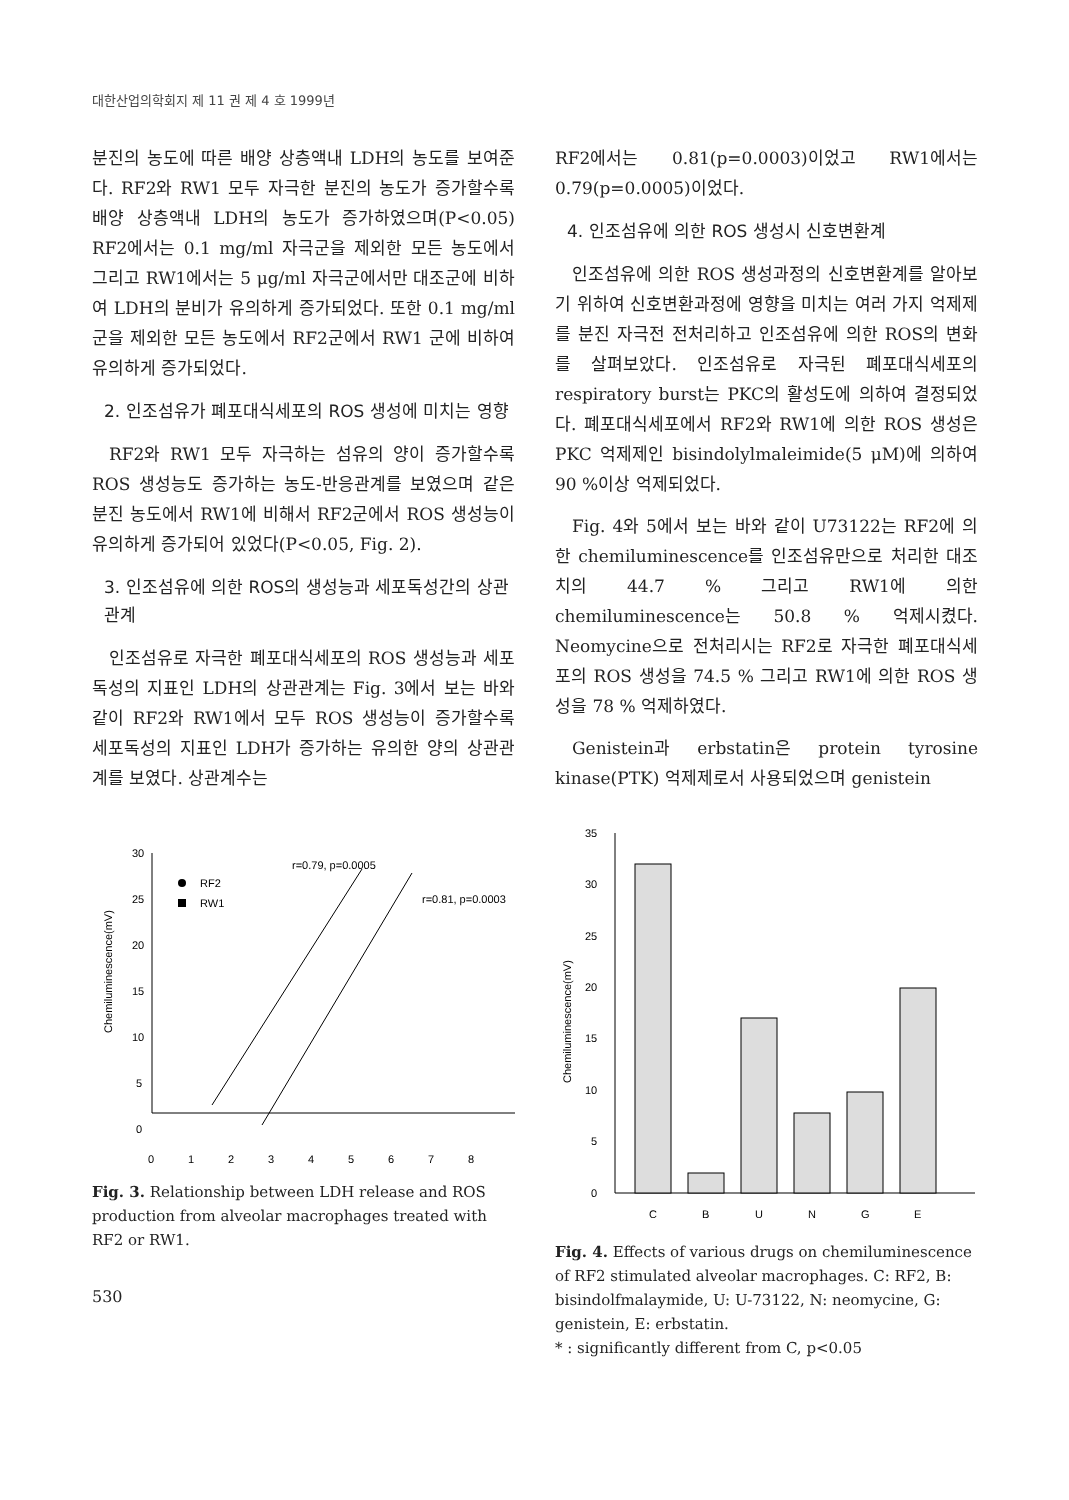대한산업의학회지 제 11 권 제 4 호 1999년
분진의 농도에 따른 배양 상층액내 LDH의 농도를 보여준다. RF2와 RW1 모두 자극한 분진의 농도가 증가할수록 배양 상층액내 LDH의 농도가 증가하였으며(P<0.05) RF2에서는 0.1 mg/ml 자극군을 제외한 모든 농도에서 그리고 RW1에서는 5 μg/ml 자극군에서만 대조군에 비하여 LDH의 분비가 유의하게 증가되었다. 또한 0.1 mg/ml군을 제외한 모든 농도에서 RF2군에서 RW1 군에 비하여 유의하게 증가되었다.
2. 인조섬유가 폐포대식세포의 ROS 생성에 미치는 영향
RF2와 RW1 모두 자극하는 섬유의 양이 증가할수록 ROS 생성능도 증가하는 농도-반응관계를 보였으며 같은 분진 농도에서 RW1에 비해서 RF2군에서 ROS 생성능이 유의하게 증가되어 있었다(P<0.05, Fig. 2).
3. 인조섬유에 의한 ROS의 생성능과 세포독성간의 상관관계
인조섬유로 자극한 폐포대식세포의 ROS 생성능과 세포독성의 지표인 LDH의 상관관계는 Fig. 3에서 보는 바와 같이 RF2와 RW1에서 모두 ROS 생성능이 증가할수록 세포독성의 지표인 LDH가 증가하는 유의한 양의 상관관계를 보였다. 상관계수는
30
25
20
15
10
5
0
0
1
2
3
4
5
6
7
8
Chemiluminescence(mV)
RF2
RW1
r=0.79, p=0.0005
r=0.81, p=0.0003
Fig. 3. Relationship between LDH release and ROS production from alveolar macrophages treated with RF2 or RW1.
530
RF2에서는 0.81(p=0.0003)이었고 RW1에서는 0.79(p=0.0005)이었다.
4. 인조섬유에 의한 ROS 생성시 신호변환계
인조섬유에 의한 ROS 생성과정의 신호변환계를 알아보기 위하여 신호변환과정에 영향을 미치는 여러 가지 억제제를 분진 자극전 전처리하고 인조섬유에 의한 ROS의 변화를 살펴보았다. 인조섬유로 자극된 폐포대식세포의 respiratory burst는 PKC의 활성도에 의하여 결정되었다. 폐포대식세포에서 RF2와 RW1에 의한 ROS 생성은 PKC 억제제인 bisindolylmaleimide(5 μM)에 의하여 90 %이상 억제되었다.
Fig. 4와 5에서 보는 바와 같이 U73122는 RF2에 의한 chemiluminescence를 인조섬유만으로 처리한 대조치의 44.7 % 그리고 RW1에 의한 chemiluminescence는 50.8 % 억제시켰다. Neomycine으로 전처리시는 RF2로 자극한 폐포대식세포의 ROS 생성을 74.5 % 그리고 RW1에 의한 ROS 생성을 78 % 억제하였다.
Genistein과 erbstatin은 protein tyrosine kinase(PTK) 억제제로서 사용되었으며 genistein
35
30
25
20
15
10
5
0
Chemiluminescence(mV)
C
B
U
N
G
E
Fig. 4. Effects of various drugs on chemiluminescence of RF2 stimulated alveolar macrophages. C: RF2, B: bisindolfmalaymide, U: U-73122, N: neomycine, G: genistein, E: erbstatin.
* : significantly different from C, p<0.05